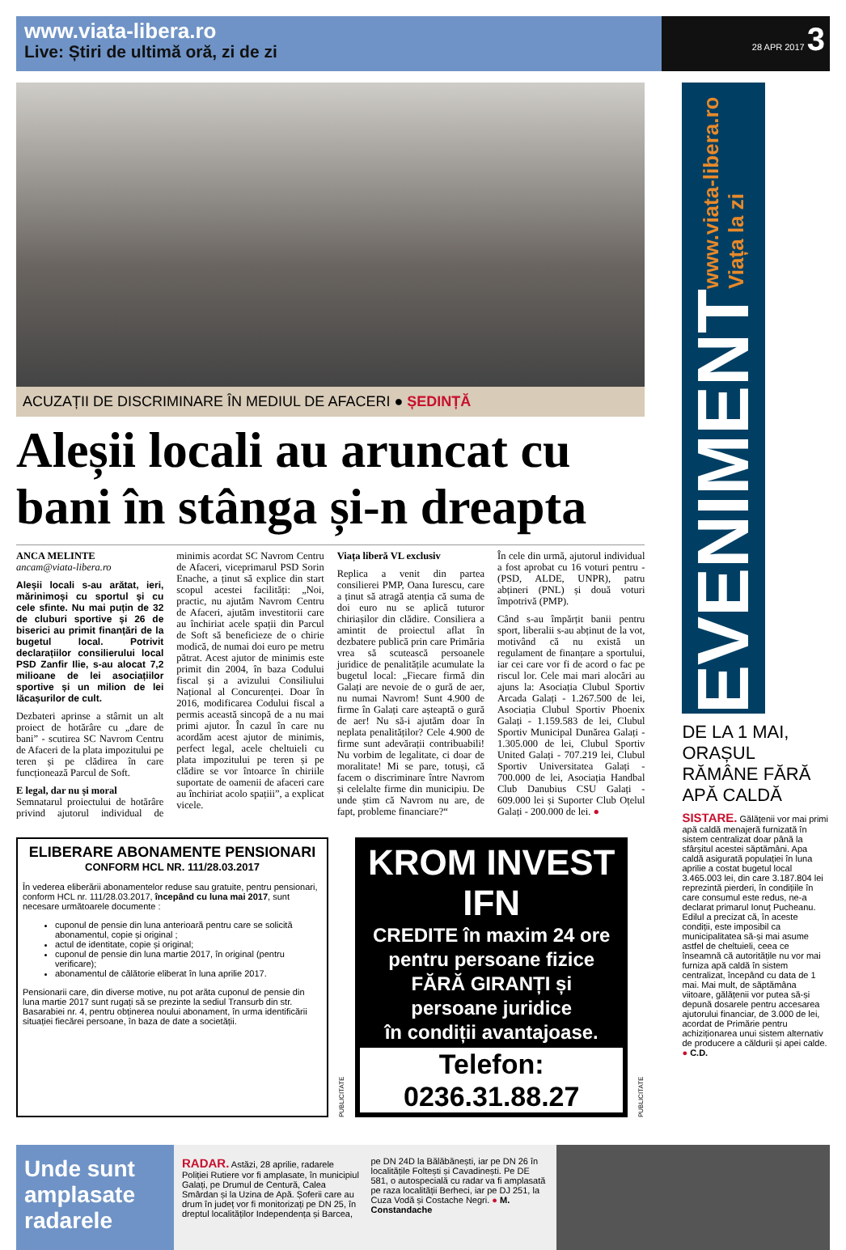www.viata-libera.ro
Live: Știri de ultimă oră, zi de zi
28 APR 2017 3
ACUZAȚII DE DISCRIMINARE ÎN MEDIUL DE AFACERI ● ȘEDINȚĂ
Aleșii locali au aruncat cu bani în stânga și-n dreapta
ANCA MELINTE
ancam@viata-libera.ro
Aleșii locali s-au arătat, ieri, mărinimoși cu sportul și cu cele sfinte. Nu mai puțin de 32 de cluburi sportive și 26 de biserici au primit finanțări de la bugetul local. Potrivit declarațiilor consilierului local PSD Zanfir Ilie, s-au alocat 7,2 milioane de lei asociațiilor sportive și un milion de lei lăcașurilor de cult.
Dezbateri aprinse a stârnit un alt proiect de hotărâre cu „dare de bani” - scutirea SC Navrom Centru de Afaceri de la plata impozitului pe teren și pe clădirea în care funcționează Parcul de Soft.
E legal, dar nu și moral
Semnatarul proiectului de hotărâre privind ajutorul individual de minimis acordat SC Navrom Centru de Afaceri, viceprimarul PSD Sorin Enache, a ținut să explice din start scopul acestei facilități: „Noi, practic, nu ajutăm Navrom Centru de Afaceri, ajutăm investitorii care au închiriat acele spații din Parcul de Soft să beneficieze de o chirie modică, de numai doi euro pe metru pătrat. Acest ajutor de minimis este primit din 2004, în baza Codului fiscal și a avizului Consiliului Național al Concurenței. Doar în 2016, modificarea Codului fiscal a permis această sincopă de a nu mai primi ajutor. În cazul în care nu acordăm acest ajutor de minimis, perfect legal, acele cheltuieli cu plata impozitului pe teren și pe clădire se vor întoarce în chiriile suportate de oamenii de afaceri care au închiriat acolo spațiii”, a explicat vicele.
Viața liberă VL exclusiv
Replica a venit din partea consilierei PMP, Oana Iurescu, care a ținut să atragă atenția că suma de doi euro nu se aplică tuturor chiriașilor din clădire. Consiliera a amintit de proiectul aflat în dezbatere publică prin care Primăria vrea să scutească persoanele juridice de penalitățile acumulate la bugetul local: „Fiecare firmă din Galați are nevoie de o gură de aer, nu numai Navrom! Sunt 4.900 de firme în Galați care așteaptă o gură de aer! Nu să-i ajutăm doar în neplata penalităților? Cele 4.900 de firme sunt adevărații contribuabili! Nu vorbim de legalitate, ci doar de moralitate! Mi se pare, totuși, că facem o discriminare între Navrom și celelalte firme din municipiu. De unde știm că Navrom nu are, de fapt, probleme financiare?“
În cele din urmă, ajutorul individual a fost aprobat cu 16 voturi pentru - (PSD, ALDE, UNPR), patru abțineri (PNL) și două voturi împotrivă (PMP).
Când s-au împărțit banii pentru sport, liberalii s-au abținut de la vot, motivând că nu există un regulament de finanțare a sportului, iar cei care vor fi de acord o fac pe riscul lor. Cele mai mari alocări au ajuns la: Asociația Clubul Sportiv Arcada Galați - 1.267.500 de lei, Asociația Clubul Sportiv Phoenix Galați - 1.159.583 de lei, Clubul Sportiv Municipal Dunărea Galați - 1.305.000 de lei, Clubul Sportiv United Galați - 707.219 lei, Clubul Sportiv Universitatea Galați - 700.000 de lei, Asociația Handbal Club Danubius CSU Galați - 609.000 lei și Suporter Club Oțelul Galați - 200.000 de lei. ●
ELIBERARE ABONAMENTE PENSIONARI
CONFORM HCL NR. 111/28.03.2017
În vederea eliberării abonamentelor reduse sau gratuite, pentru pensionari, conform HCL nr. 111/28.03.2017, începând cu luna mai 2017, sunt necesare următoarele documente :
cuponul de pensie din luna anterioară pentru care se solicită abonamentul, copie și original ;
actul de identitate, copie și original;
cuponul de pensie din luna martie 2017, în original (pentru verificare);
abonamentul de călătorie eliberat în luna aprilie 2017.
Pensionarii care, din diverse motive, nu pot arăta cuponul de pensie din luna martie 2017 sunt rugați să se prezinte la sediul Transurb din str. Basarabiei nr. 4, pentru obținerea noului abonament, în urma identificării situației fiecărei persoane, în baza de date a societății.
PUBLICITATE
KROM INVEST IFN
CREDITE în maxim 24 ore
pentru persoane fizice
FĂRĂ GIRANȚI și
persoane juridice
în condiții avantajoase.
Telefon: 0236.31.88.27
PUBLICITATE
EVENIMENT www.viata-libera.ro Viața la zi
DE LA 1 MAI, ORAȘUL RĂMÂNE FĂRĂ APĂ CALDĂ
SISTARE. Gălățenii vor mai primi apă caldă menajeră furnizată în sistem centralizat doar până la sfârșitul acestei săptămâni. Apa caldă asigurată populației în luna aprilie a costat bugetul local 3.465.003 lei, din care 3.187.804 lei reprezintă pierderi, în condițiile în care consumul este redus, ne-a declarat primarul Ionuț Pucheanu. Edilul a precizat că, în aceste condiții, este imposibil ca municipalitatea să-și mai asume astfel de cheltuieli, ceea ce înseamnă că autoritățile nu vor mai furniza apă caldă în sistem centralizat, începând cu data de 1 mai. Mai mult, de săptămâna viitoare, gălățenii vor putea să-și depună dosarele pentru accesarea ajutorului financiar, de 3.000 de lei, acordat de Primărie pentru achiziționarea unui sistem alternativ de producere a căldurii și apei calde. ● C.D.
Unde sunt amplasate radarele
RADAR. Astăzi, 28 aprilie, radarele Poliției Rutiere vor fi amplasate, în municipiul Galați, pe Drumul de Centură, Calea Smârdan și la Uzina de Apă. Șoferii care au drum în județ vor fi monitorizați pe DN 25, în dreptul localităților Independența și Barcea, pe DN 24D la Bălăbănești, iar pe DN 26 în localitățile Foltești și Cavadinești. Pe DE 581, o autospecială cu radar va fi amplasată pe raza localității Berheci, iar pe DJ 251, la Cuza Vodă și Costache Negri. ● M. Constandache